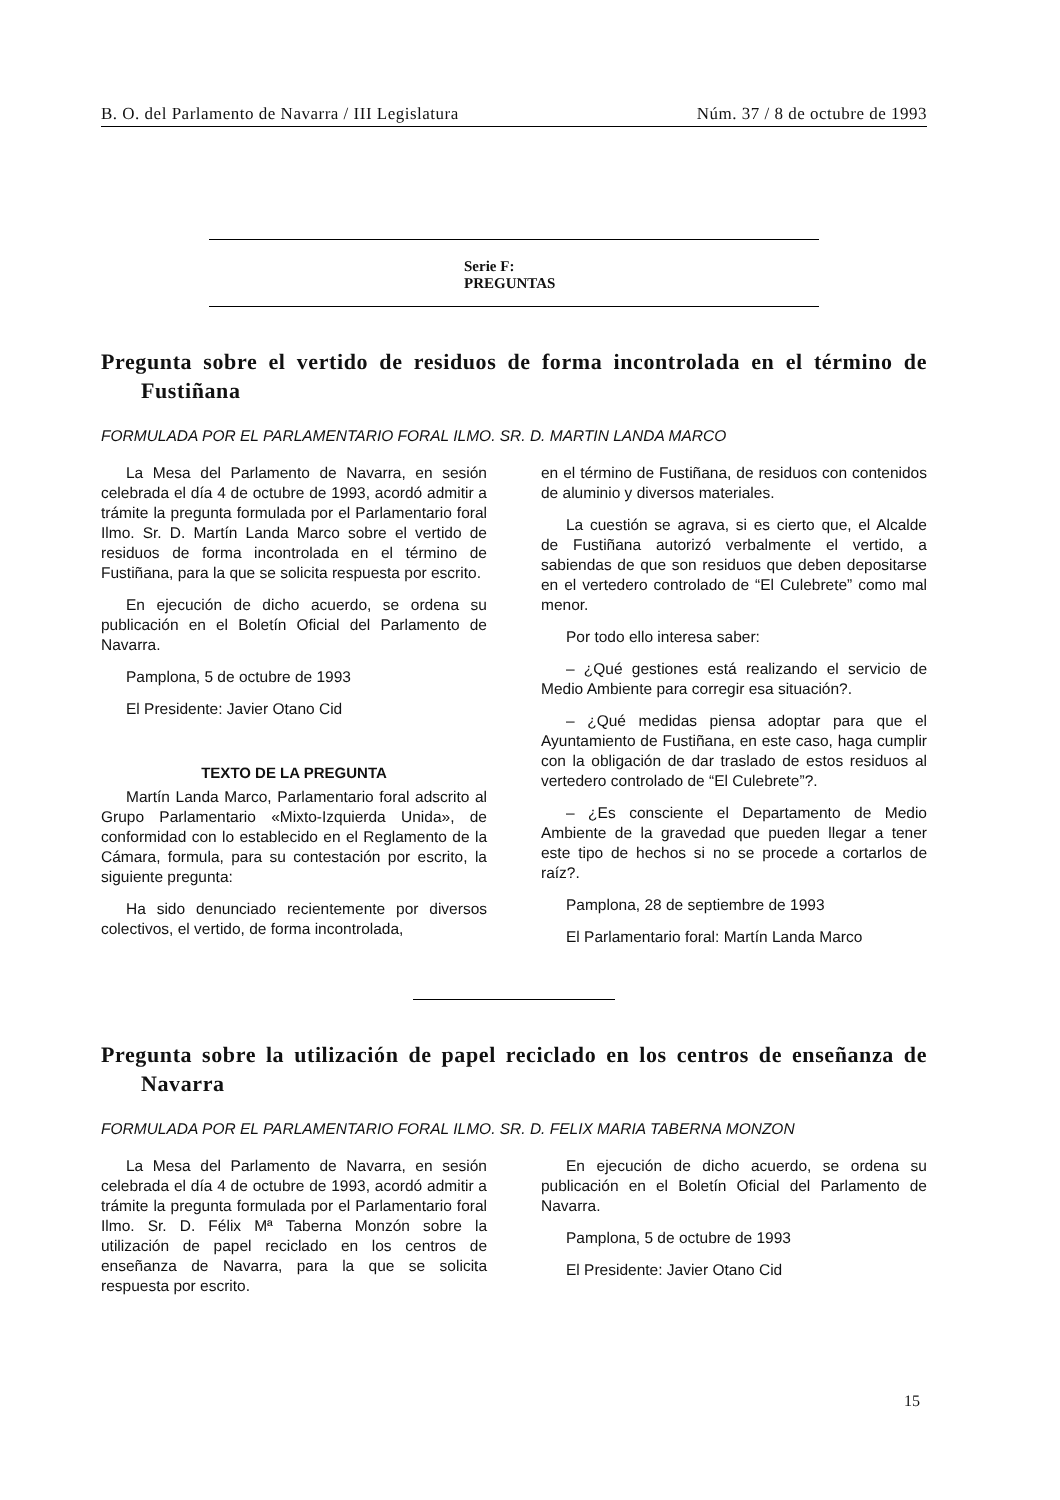B. O. del Parlamento de Navarra / III Legislatura Núm. 37 / 8 de octubre de 1993
Serie F:
PREGUNTAS
Pregunta sobre el vertido de residuos de forma incontrolada en el término de Fustiñana
FORMULADA POR EL PARLAMENTARIO FORAL ILMO. SR. D. MARTIN LANDA MARCO
La Mesa del Parlamento de Navarra, en sesión celebrada el día 4 de octubre de 1993, acordó admitir a trámite la pregunta formulada por el Parlamentario foral Ilmo. Sr. D. Martín Landa Marco sobre el vertido de residuos de forma incontrolada en el término de Fustiñana, para la que se solicita respuesta por escrito.
En ejecución de dicho acuerdo, se ordena su publicación en el Boletín Oficial del Parlamento de Navarra.
Pamplona, 5 de octubre de 1993
El Presidente: Javier Otano Cid
TEXTO DE LA PREGUNTA
Martín Landa Marco, Parlamentario foral adscrito al Grupo Parlamentario «Mixto-Izquierda Unida», de conformidad con lo establecido en el Reglamento de la Cámara, formula, para su contestación por escrito, la siguiente pregunta:
Ha sido denunciado recientemente por diversos colectivos, el vertido, de forma incontrolada,
en el término de Fustiñana, de residuos con contenidos de aluminio y diversos materiales.
La cuestión se agrava, si es cierto que, el Alcalde de Fustiñana autorizó verbalmente el vertido, a sabiendas de que son residuos que deben depositarse en el vertedero controlado de “El Culebrete” como mal menor.
Por todo ello interesa saber:
– ¿Qué gestiones está realizando el servicio de Medio Ambiente para corregir esa situación?.
– ¿Qué medidas piensa adoptar para que el Ayuntamiento de Fustiñana, en este caso, haga cumplir con la obligación de dar traslado de estos residuos al vertedero controlado de “El Culebrete”?.
– ¿Es consciente el Departamento de Medio Ambiente de la gravedad que pueden llegar a tener este tipo de hechos si no se procede a cortarlos de raíz?.
Pamplona, 28 de septiembre de 1993
El Parlamentario foral: Martín Landa Marco
Pregunta sobre la utilización de papel reciclado en los centros de enseñanza de Navarra
FORMULADA POR EL PARLAMENTARIO FORAL ILMO. SR. D. FELIX MARIA TABERNA MONZON
La Mesa del Parlamento de Navarra, en sesión celebrada el día 4 de octubre de 1993, acordó admitir a trámite la pregunta formulada por el Parlamentario foral Ilmo. Sr. D. Félix Mª Taberna Monzón sobre la utilización de papel reciclado en los centros de enseñanza de Navarra, para la que se solicita respuesta por escrito.
En ejecución de dicho acuerdo, se ordena su publicación en el Boletín Oficial del Parlamento de Navarra.
Pamplona, 5 de octubre de 1993
El Presidente: Javier Otano Cid
15